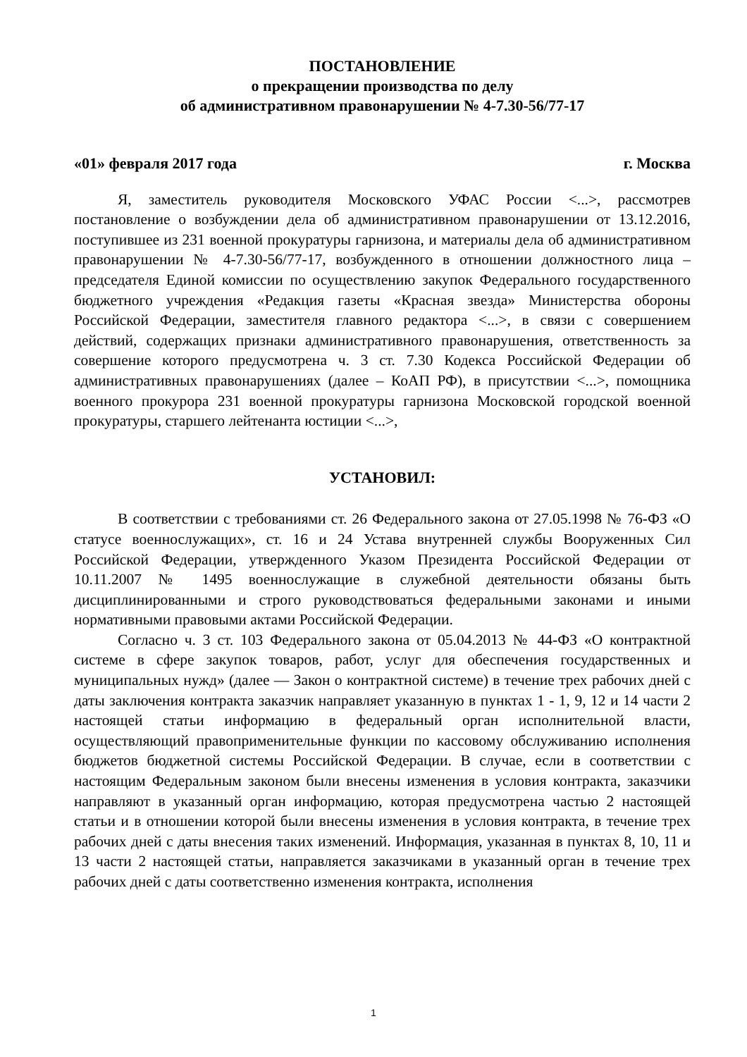ПОСТАНОВЛЕНИЕ
о прекращении производства по делу
об административном правонарушении № 4-7.30-56/77-17
«01» февраля 2017 года г. Москва
Я, заместитель руководителя Московского УФАС России <...>, рассмотрев постановление о возбуждении дела об административном правонарушении от 13.12.2016, поступившее из 231 военной прокуратуры гарнизона, и материалы дела об административном правонарушении № 4-7.30-56/77-17, возбужденного в отношении должностного лица – председателя Единой комиссии по осуществлению закупок Федерального государственного бюджетного учреждения «Редакция газеты «Красная звезда» Министерства обороны Российской Федерации, заместителя главного редактора <...>, в связи с совершением действий, содержащих признаки административного правонарушения, ответственность за совершение которого предусмотрена ч. 3 ст. 7.30 Кодекса Российской Федерации об административных правонарушениях (далее – КоАП РФ), в присутствии <...>, помощника военного прокурора 231 военной прокуратуры гарнизона Московской городской военной прокуратуры, старшего лейтенанта юстиции <...>,
УСТАНОВИЛ:
В соответствии с требованиями ст. 26 Федерального закона от 27.05.1998 № 76-ФЗ «О статусе военнослужащих», ст. 16 и 24 Устава внутренней службы Вооруженных Сил Российской Федерации, утвержденного Указом Президента Российской Федерации от 10.11.2007 № 1495 военнослужащие в служебной деятельности обязаны быть дисциплинированными и строго руководствоваться федеральными законами и иными нормативными правовыми актами Российской Федерации.
Согласно ч. 3 ст. 103 Федерального закона от 05.04.2013 № 44-ФЗ «О контрактной системе в сфере закупок товаров, работ, услуг для обеспечения государственных и муниципальных нужд» (далее — Закон о контрактной системе) в течение трех рабочих дней с даты заключения контракта заказчик направляет указанную в пунктах 1 - 1, 9, 12 и 14 части 2 настоящей статьи информацию в федеральный орган исполнительной власти, осуществляющий правоприменительные функции по кассовому обслуживанию исполнения бюджетов бюджетной системы Российской Федерации. В случае, если в соответствии с настоящим Федеральным законом были внесены изменения в условия контракта, заказчики направляют в указанный орган информацию, которая предусмотрена частью 2 настоящей статьи и в отношении которой были внесены изменения в условия контракта, в течение трех рабочих дней с даты внесения таких изменений. Информация, указанная в пунктах 8, 10, 11 и 13 части 2 настоящей статьи, направляется заказчиками в указанный орган в течение трех рабочих дней с даты соответственно изменения контракта, исполнения
1